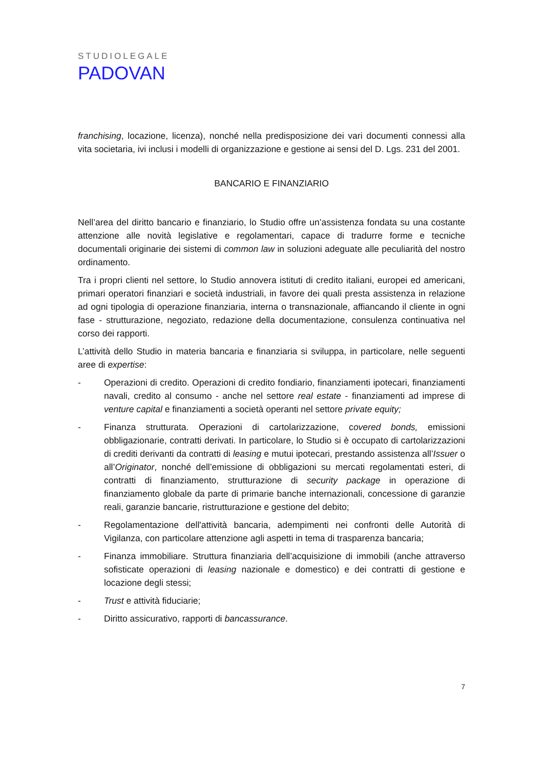STUDIOLEGALE
PADOVAN
franchising, locazione, licenza), nonché nella predisposizione dei vari documenti connessi alla vita societaria, ivi inclusi i modelli di organizzazione e gestione ai sensi del D. Lgs. 231 del 2001.
BANCARIO E FINANZIARIO
Nell’area del diritto bancario e finanziario, lo Studio offre un’assistenza fondata su una costante attenzione alle novità legislative e regolamentari, capace di tradurre forme e tecniche documentali originarie dei sistemi di common law in soluzioni adeguate alle peculiarità del nostro ordinamento.
Tra i propri clienti nel settore, lo Studio annovera istituti di credito italiani, europei ed americani, primari operatori finanziari e società industriali, in favore dei quali presta assistenza in relazione ad ogni tipologia di operazione finanziaria, interna o transnazionale, affiancando il cliente in ogni fase - strutturazione, negoziato, redazione della documentazione, consulenza continuativa nel corso dei rapporti.
L’attività dello Studio in materia bancaria e finanziaria si sviluppa, in particolare, nelle seguenti aree di expertise:
- Operazioni di credito. Operazioni di credito fondiario, finanziamenti ipotecari, finanziamenti navali, credito al consumo - anche nel settore real estate - finanziamenti ad imprese di venture capital e finanziamenti a società operanti nel settore private equity;
- Finanza strutturata. Operazioni di cartolarizzazione, covered bonds, emissioni obbligazionarie, contratti derivati. In particolare, lo Studio si è occupato di cartolarizzazioni di crediti derivanti da contratti di leasing e mutui ipotecari, prestando assistenza all’Issuer o all’Originator, nonché dell’emissione di obbligazioni su mercati regolamentati esteri, di contratti di finanziamento, strutturazione di security package in operazione di finanziamento globale da parte di primarie banche internazionali, concessione di garanzie reali, garanzie bancarie, ristrutturazione e gestione del debito;
- Regolamentazione dell'attività bancaria, adempimenti nei confronti delle Autorità di Vigilanza, con particolare attenzione agli aspetti in tema di trasparenza bancaria;
- Finanza immobiliare. Struttura finanziaria dell’acquisizione di immobili (anche attraverso sofisticate operazioni di leasing nazionale e domestico) e dei contratti di gestione e locazione degli stessi;
- Trust e attività fiduciarie;
- Diritto assicurativo, rapporti di bancassurance.
7